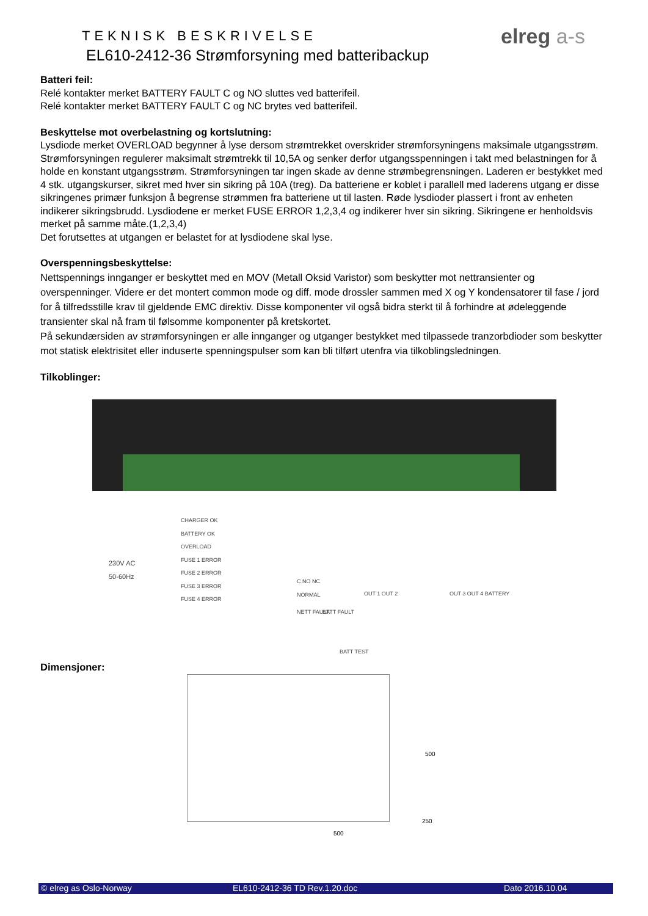TEKNISK BESKRIVELSE
EL610-2412-36 Strømforsyning med batteribackup
elreg a-s
Batteri feil:
Relé kontakter merket BATTERY FAULT C og NO sluttes ved batterifeil.
Relé kontakter merket BATTERY FAULT C og NC brytes ved batterifeil.
Beskyttelse mot overbelastning og kortslutning:
Lysdiode merket OVERLOAD begynner å lyse dersom strømtrekket overskrider strømforsyningens maksimale utgangsstrøm. Strømforsyningen regulerer maksimalt strømtrekk til 10,5A og senker derfor utgangsspenningen i takt med belastningen for å holde en konstant utgangsstrøm. Strømforsyningen tar ingen skade av denne strømbegrensningen. Laderen er bestykket med 4 stk. utgangskurser, sikret med hver sin sikring på 10A (treg). Da batteriene er koblet i parallell med laderens utgang er disse sikringenes primær funksjon å begrense strømmen fra batteriene ut til lasten. Røde lysdioder plassert i front av enheten indikerer sikringsbrudd. Lysdiodene er merket FUSE ERROR 1,2,3,4 og indikerer hver sin sikring. Sikringene er henholdsvis merket på samme måte.(1,2,3,4)
Det forutsettes at utgangen er belastet for at lysdiodene skal lyse.
Overspenningsbeskyttelse:
Nettspennings innganger er beskyttet med en MOV (Metall Oksid Varistor) som beskytter mot nettransienter og overspenninger. Videre er det montert common mode og diff. mode drossler sammen med X og Y kondensatorer til fase / jord for å tilfredsstille krav til gjeldende EMC direktiv. Disse komponenter vil også bidra sterkt til å forhindre at ødeleggende transienter skal nå fram til følsomme komponenter på kretskortet.
På sekundærsiden av strømforsyningen er alle innganger og utganger bestykket med tilpassede tranzorbdioder som beskytter mot statisk elektrisitet eller induserte spenningspulser som kan bli tilført utenfra via tilkoblingsledningen.
Tilkoblinger:
230V AC
50-60Hz
CHARGER OK
BATTERY OK
OVERLOAD
FUSE 1 ERROR
FUSE 2 ERROR
FUSE 3 ERROR
FUSE 4 ERROR
C NO NC
NORMAL
NETT FAULT BATT FAULT
OUT 1 OUT 2 OUT 3 OUT 4 BATTERY
BATT TEST
Dimensjoner:
500
500
250
© elreg as Oslo-Norway EL610-2412-36 TD Rev.1.20.doc Dato 2016.10.04